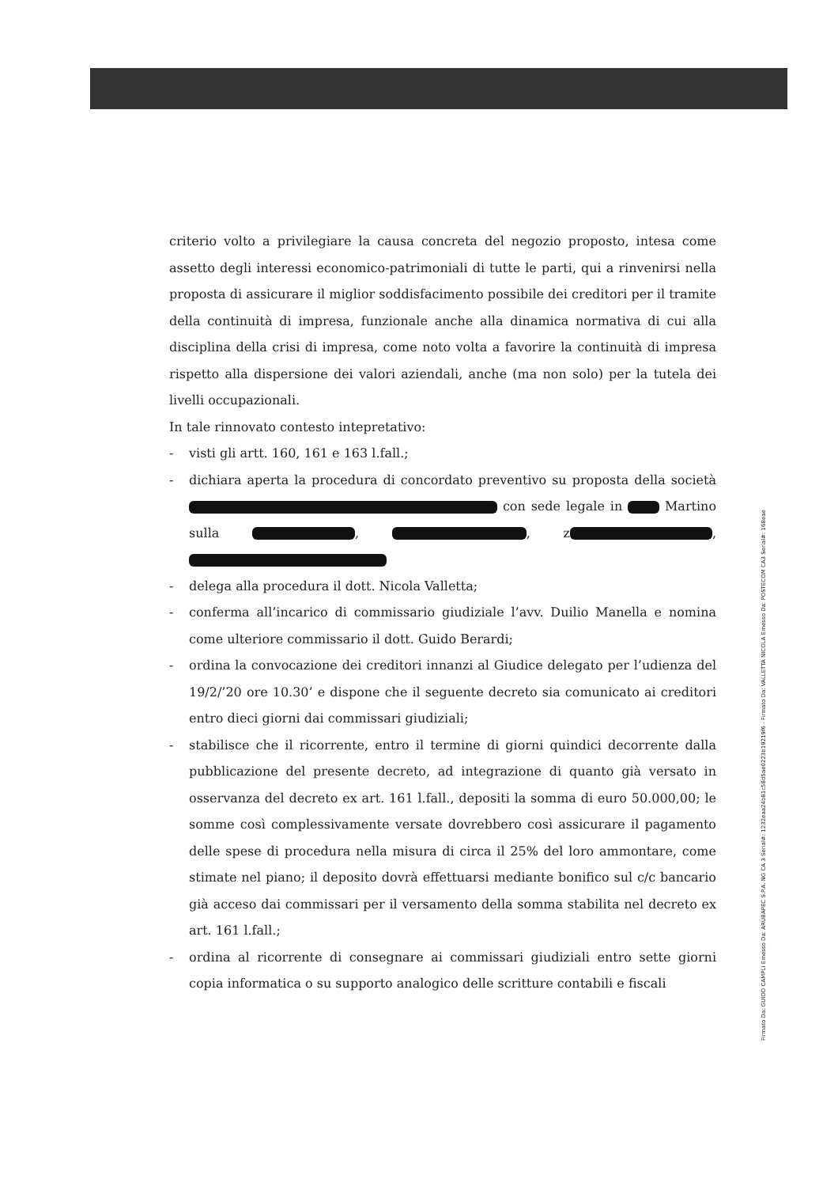criterio volto a privilegiare la causa concreta del negozio proposto, intesa come assetto degli interessi economico-patrimoniali di tutte le parti, qui a rinvenirsi nella proposta di assicurare il miglior soddisfacimento possibile dei creditori per il tramite della continuità di impresa, funzionale anche alla dinamica normativa di cui alla disciplina della crisi di impresa, come noto volta a favorire la continuità di impresa rispetto alla dispersione dei valori aziendali, anche (ma non solo) per la tutela dei livelli occupazionali.
In tale rinnovato contesto intepretativo:
- visti gli artt. 160, 161 e 163 l.fall.;
- dichiara aperta la procedura di concordato preventivo su proposta della società con sede legale in Martino sulla , , z ,
- delega alla procedura il dott. Nicola Valletta;
- conferma all’incarico di commissario giudiziale l’avv. Duilio Manella e nomina come ulteriore commissario il dott. Guido Berardi;
- ordina la convocazione dei creditori innanzi al Giudice delegato per l’udienza del 19/2/’20 ore 10.30’ e dispone che il seguente decreto sia comunicato ai creditori entro dieci giorni dai commissari giudiziali;
- stabilisce che il ricorrente, entro il termine di giorni quindici decorrente dalla pubblicazione del presente decreto, ad integrazione di quanto già versato in osservanza del decreto ex art. 161 l.fall., depositi la somma di euro 50.000,00; le somme così complessivamente versate dovrebbero così assicurare il pagamento delle spese di procedura nella misura di circa il 25% del loro ammontare, come stimate nel piano; il deposito dovrà effettuarsi mediante bonifico sul c/c bancario già acceso dai commissari per il versamento della somma stabilita nel decreto ex art. 161 l.fall.;
- ordina al ricorrente di consegnare ai commissari giudiziali entro sette giorni copia informatica o su supporto analogico delle scritture contabili e fiscali
Firmato Da: GUIDO CAMPLI Emesso Da: ARUBAPEC S.P.A. NG CA 3 Serial#: 1232eaa24b81c58d5ae0223b19219f6 - Firmato Da: VALLETTA NICOLA Emesso Da: POSTECOM CA3 Serial#: 168eae